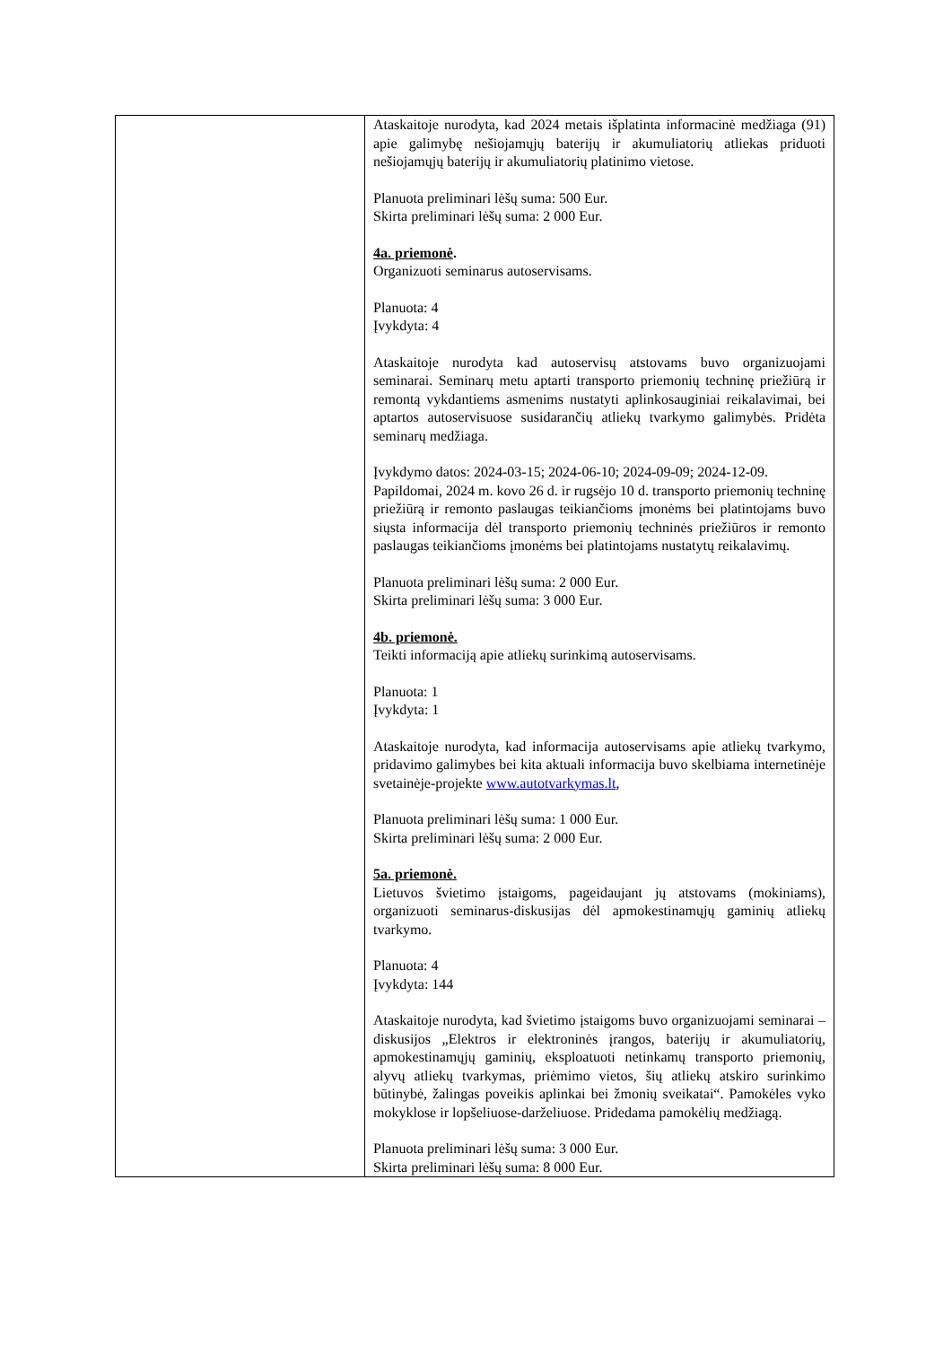| | Ataskaitoje nurodyta, kad 2024 metais išplatinta informacinė medžiaga (91) apie galimybę nešiojamųjų baterijų ir akumuliatorių atliekas priduoti nešiojamųjų baterijų ir akumuliatorių platinimo vietose. Planuota preliminari lėšų suma: 500 Eur. Skirta preliminari lėšų suma: 2 000 Eur. 4a. priemonė . Organizuoti seminarus autoservisams. Planuota: 4 Įvykdyta: 4 Ataskaitoje nurodyta kad autoservisų atstovams buvo organizuojami seminarai. Seminarų metu aptarti transporto priemonių techninę priežiūrą ir remontą vykdantiems asmenims nustatyti aplinkosauginiai reikalavimai, bei aptartos autoservisuose susidarančių atliekų tvarkymo galimybės. Pridėta seminarų medžiaga. Įvykdymo datos: 2024-03-15; 2024-06-10; 2024-09-09; 2024-12-09. Papildomai, 2024 m. kovo 26 d. ir rugsėjo 10 d. transporto priemonių techninę priežiūrą ir remonto paslaugas teikiančioms įmonėms bei platintojams buvo siųsta informacija dėl transporto priemonių techninės priežiūros ir remonto paslaugas teikiančioms įmonėms bei platintojams nustatytų reikalavimų. Planuota preliminari lėšų suma: 2 000 Eur. Skirta preliminari lėšų suma: 3 000 Eur. 4b. priemonė. Teikti informaciją apie atliekų surinkimą autoservisams. Planuota: 1 Įvykdyta: 1 Ataskaitoje nurodyta, kad informacija autoservisams apie atliekų tvarkymo, pridavimo galimybes bei kita aktuali informacija buvo skelbiama internetinėje svetainėje-projekte www.autotvarkymas.lt , Planuota preliminari lėšų suma: 1 000 Eur. Skirta preliminari lėšų suma: 2 000 Eur. 5a. priemonė. Lietuvos švietimo įstaigoms, pageidaujant jų atstovams (mokiniams), organizuoti seminarus-diskusijas dėl apmokestinamųjų gaminių atliekų tvarkymo. Planuota: 4 Įvykdyta: 144 Ataskaitoje nurodyta, kad švietimo įstaigoms buvo organizuojami seminarai – diskusijos „Elektros ir elektroninės įrangos, baterijų ir akumuliatorių, apmokestinamųjų gaminių, eksploatuoti netinkamų transporto priemonių, alyvų atliekų tvarkymas, priėmimo vietos, šių atliekų atskiro surinkimo būtinybė, žalingas poveikis aplinkai bei žmonių sveikatai“. Pamokėles vyko mokyklose ir lopšeliuose-darželiuose. Pridedama pamokėlių medžiagą. Planuota preliminari lėšų suma: 3 000 Eur. Skirta preliminari lėšų suma: 8 000 Eur. |